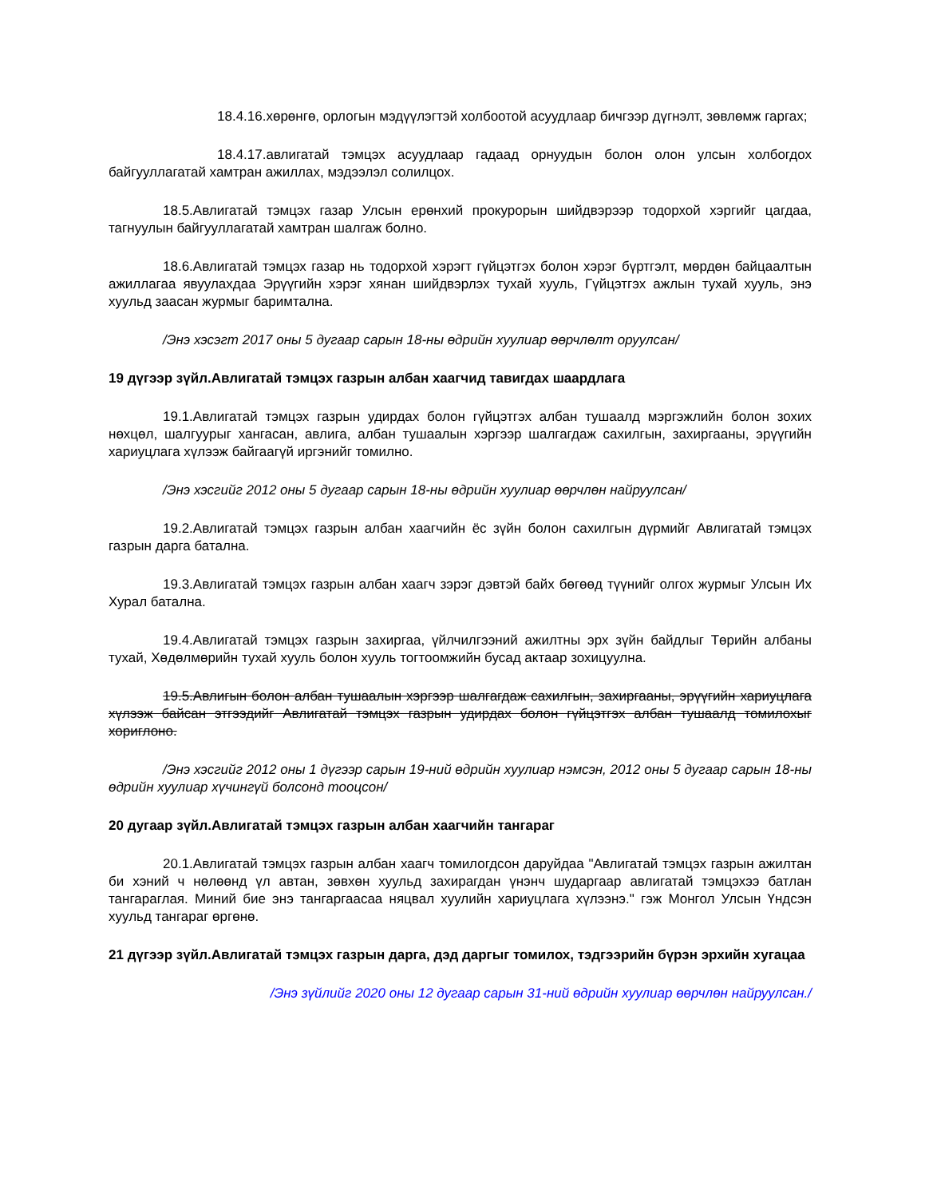18.4.16.хөрөнгө, орлогын мэдүүлэгтэй холбоотой асуудлаар бичгээр дүгнэлт, зөвлөмж гаргах;
18.4.17.авлигатай тэмцэх асуудлаар гадаад орнуудын болон олон улсын холбогдох байгууллагатай хамтран ажиллах, мэдээлэл солилцох.
18.5.Авлигатай тэмцэх газар Улсын ерөнхий прокурорын шийдвэрээр тодорхой хэргийг цагдаа, тагнуулын байгууллагатай хамтран шалгаж болно.
18.6.Авлигатай тэмцэх газар нь тодорхой хэрэгт гүйцэтгэх болон хэрэг бүртгэлт, мөрдөн байцаалтын ажиллагаа явуулахдаа Эрүүгийн хэрэг хянан шийдвэрлэх тухай хууль, Гүйцэтгэх ажлын тухай хууль, энэ хуульд заасан журмыг баримтална.
/Энэ хэсэгт 2017 оны 5 дугаар сарын 18-ны өдрийн хуулиар өөрчлөлт оруулсан/
19 дүгээр зүйл.Авлигатай тэмцэх газрын албан хаагчид тавигдах шаардлага
19.1.Авлигатай тэмцэх газрын удирдах болон гүйцэтгэх албан тушаалд мэргэжлийн болон зохих нөхцөл, шалгуурыг хангасан, авлига, албан тушаалын хэргээр шалгагдаж сахилгын, захиргааны, эрүүгийн хариуцлага хүлээж байгаагүй иргэнийг томилно.
/Энэ хэсгийг 2012 оны 5 дугаар сарын 18-ны өдрийн хуулиар өөрчлөн найруулсан/
19.2.Авлигатай тэмцэх газрын албан хаагчийн ёс зүйн болон сахилгын дүрмийг Авлигатай тэмцэх газрын дарга батална.
19.3.Авлигатай тэмцэх газрын албан хаагч зэрэг дэвтэй байх бөгөөд түүнийг олгох журмыг Улсын Их Хурал батална.
19.4.Авлигатай тэмцэх газрын захиргаа, үйлчилгээний ажилтны эрх зүйн байдлыг Төрийн албаны тухай, Хөдөлмөрийн тухай хууль болон хууль тогтоомжийн бусад актаар зохицуулна.
19.5.Авлигын болон албан тушаалын хэргээр шалгагдаж сахилгын, захиргааны, эрүүгийн хариуцлага хүлээж байсан этгээдийг Авлигатай тэмцэх газрын удирдах болон гүйцэтгэх албан тушаалд томилохыг хориглоно.
/Энэ хэсгийг 2012 оны 1 дүгээр сарын 19-ний өдрийн хуулиар нэмсэн, 2012 оны 5 дугаар сарын 18-ны өдрийн хуулиар хүчингүй болсонд тооцсон/
20 дугаар зүйл.Авлигатай тэмцэх газрын албан хаагчийн тангараг
20.1.Авлигатай тэмцэх газрын албан хаагч томилогдсон даруйдаа "Авлигатай тэмцэх газрын ажилтан би хэний ч нөлөөнд үл автан, зөвхөн хуульд захирагдан үнэнч шударгаар авлигатай тэмцэхээ батлан тангараглая. Миний бие энэ тангаргаасаа няцвал хуулийн хариуцлага хүлээнэ." гэж Монгол Улсын Үндсэн хуульд тангараг өргөнө.
21 дүгээр зүйл.Авлигатай тэмцэх газрын дарга, дэд даргыг томилох, тэдгээрийн бүрэн эрхийн хугацаа
/Энэ зүйлийг 2020 оны 12 дугаар сарын 31-ний өдрийн хуулиар өөрчлөн найруулсан./